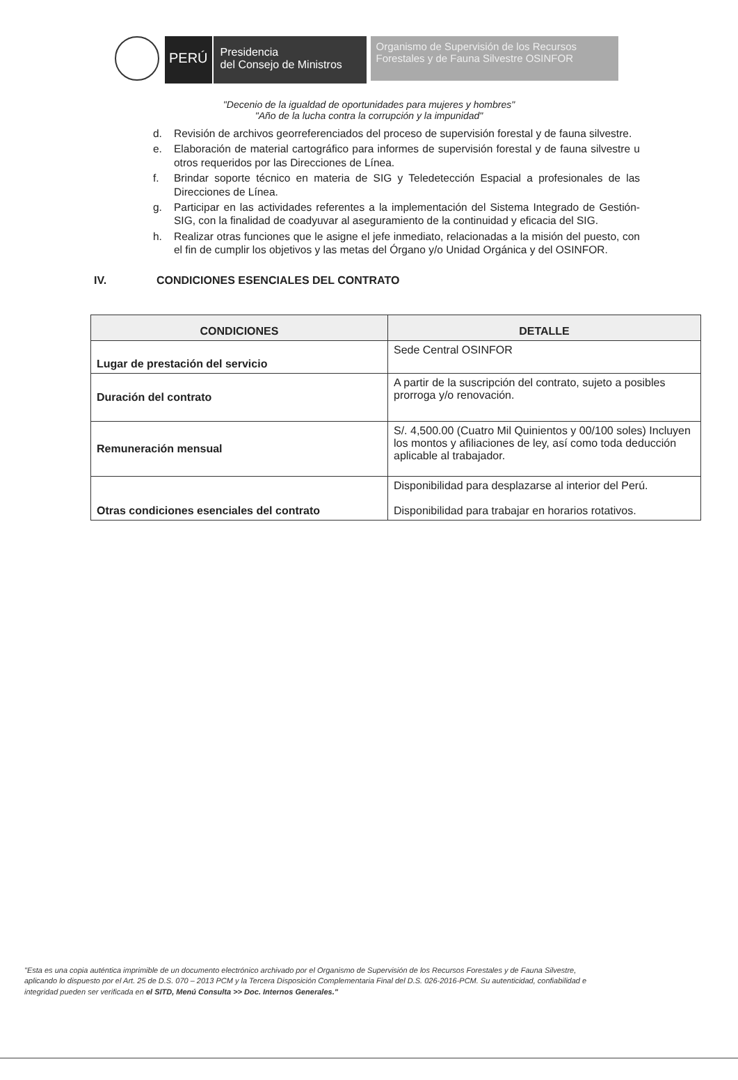PERÚ
Presidencia
del Consejo de Ministros
Organismo de Supervisión de los Recursos Forestales y de Fauna Silvestre OSINFOR
"Decenio de la igualdad de oportunidades para mujeres y hombres"
"Año de la lucha contra la corrupción y la impunidad"
d. Revisión de archivos georreferenciados del proceso de supervisión forestal y de fauna silvestre.
e. Elaboración de material cartográfico para informes de supervisión forestal y de fauna silvestre u otros requeridos por las Direcciones de Línea.
f. Brindar soporte técnico en materia de SIG y Teledetección Espacial a profesionales de las Direcciones de Línea.
g. Participar en las actividades referentes a la implementación del Sistema Integrado de Gestión-SIG, con la finalidad de coadyuvar al aseguramiento de la continuidad y eficacia del SIG.
h. Realizar otras funciones que le asigne el jefe inmediato, relacionadas a la misión del puesto, con el fin de cumplir los objetivos y las metas del Órgano y/o Unidad Orgánica y del OSINFOR.
IV. CONDICIONES ESENCIALES DEL CONTRATO
| CONDICIONES | DETALLE |
| --- | --- |
| Lugar de prestación del servicio | Sede Central OSINFOR |
| Duración del contrato | A partir de la suscripción del contrato, sujeto a posibles prorroga y/o renovación. |
| Remuneración mensual | S/. 4,500.00 (Cuatro Mil Quinientos y 00/100 soles) Incluyen los montos y afiliaciones de ley, así como toda deducción aplicable al trabajador. |
| Otras condiciones esenciales del contrato | Disponibilidad para desplazarse al interior del Perú. Disponibilidad para trabajar en horarios rotativos. |
"Esta es una copia auténtica imprimible de un documento electrónico archivado por el Organismo de Supervisión de los Recursos Forestales y de Fauna Silvestre, aplicando lo dispuesto por el Art. 25 de D.S. 070 – 2013 PCM y la Tercera Disposición Complementaria Final del D.S. 026-2016-PCM. Su autenticidad, confiabilidad e integridad pueden ser verificada en el SITD, Menú Consulta >> Doc. Internos Generales."